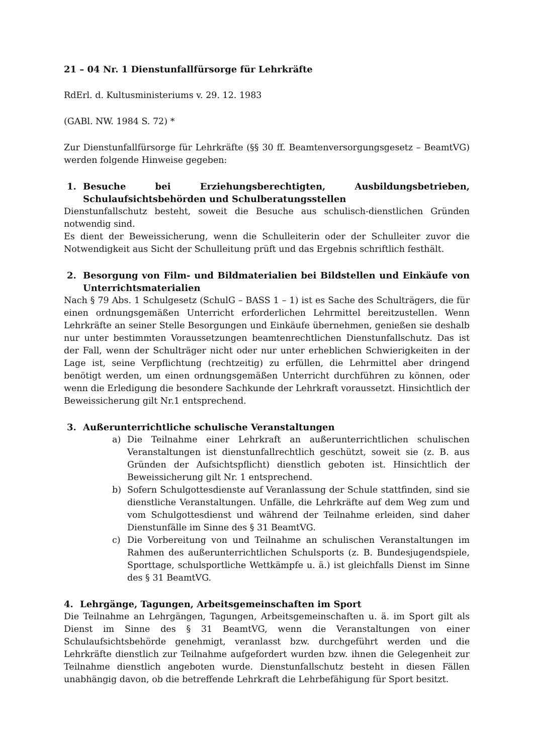21 – 04 Nr. 1 Dienstunfallfürsorge für Lehrkräfte
RdErl. d. Kultusministeriums v. 29. 12. 1983
(GABl. NW. 1984 S. 72) *
Zur Dienstunfallfürsorge für Lehrkräfte (§§ 30 ff. Beamtenversorgungsgesetz – BeamtVG) werden folgende Hinweise gegeben:
1. Besuche bei Erziehungsberechtigten, Ausbildungsbetrieben, Schulaufsichtsbehörden und Schulberatungsstellen
Dienstunfallschutz besteht, soweit die Besuche aus schulisch-dienstlichen Gründen notwendig sind.
Es dient der Beweissicherung, wenn die Schulleiterin oder der Schulleiter zuvor die Notwendigkeit aus Sicht der Schulleitung prüft und das Ergebnis schriftlich festhält.
2. Besorgung von Film- und Bildmaterialien bei Bildstellen und Einkäufe von Unterrichtsmaterialien
Nach § 79 Abs. 1 Schulgesetz (SchulG – BASS 1 – 1) ist es Sache des Schulträgers, die für einen ordnungsgemäßen Unterricht erforderlichen Lehrmittel bereitzustellen. Wenn Lehrkräfte an seiner Stelle Besorgungen und Einkäufe übernehmen, genießen sie deshalb nur unter bestimmten Voraussetzungen beamtenrechtlichen Dienstunfallschutz. Das ist der Fall, wenn der Schulträger nicht oder nur unter erheblichen Schwierigkeiten in der Lage ist, seine Verpflichtung (rechtzeitig) zu erfüllen, die Lehrmittel aber dringend benötigt werden, um einen ordnungsgemäßen Unterricht durchführen zu können, oder wenn die Erledigung die besondere Sachkunde der Lehrkraft voraussetzt. Hinsichtlich der Beweissicherung gilt Nr.1 entsprechend.
3. Außerunterrichtliche schulische Veranstaltungen
a) Die Teilnahme einer Lehrkraft an außerunterrichtlichen schulischen Veranstaltungen ist dienstunfallrechtlich geschützt, soweit sie (z. B. aus Gründen der Aufsichtspflicht) dienstlich geboten ist. Hinsichtlich der Beweissicherung gilt Nr. 1 entsprechend.
b) Sofern Schulgottesdienste auf Veranlassung der Schule stattfinden, sind sie dienstliche Veranstaltungen. Unfälle, die Lehrkräfte auf dem Weg zum und vom Schulgottesdienst und während der Teilnahme erleiden, sind daher Dienstunfälle im Sinne des § 31 BeamtVG.
c) Die Vorbereitung von und Teilnahme an schulischen Veranstaltungen im Rahmen des außerunterrichtlichen Schulsports (z. B. Bundesjugendspiele, Sporttage, schulsportliche Wettkämpfe u. ä.) ist gleichfalls Dienst im Sinne des § 31 BeamtVG.
4. Lehrgänge, Tagungen, Arbeitsgemeinschaften im Sport
Die Teilnahme an Lehrgängen, Tagungen, Arbeitsgemeinschaften u. ä. im Sport gilt als Dienst im Sinne des § 31 BeamtVG, wenn die Veranstaltungen von einer Schulaufsichtsbehörde genehmigt, veranlasst bzw. durchgeführt werden und die Lehrkräfte dienstlich zur Teilnahme aufgefordert wurden bzw. ihnen die Gelegenheit zur Teilnahme dienstlich angeboten wurde. Dienstunfallschutz besteht in diesen Fällen unabhängig davon, ob die betreffende Lehrkraft die Lehrbefähigung für Sport besitzt.